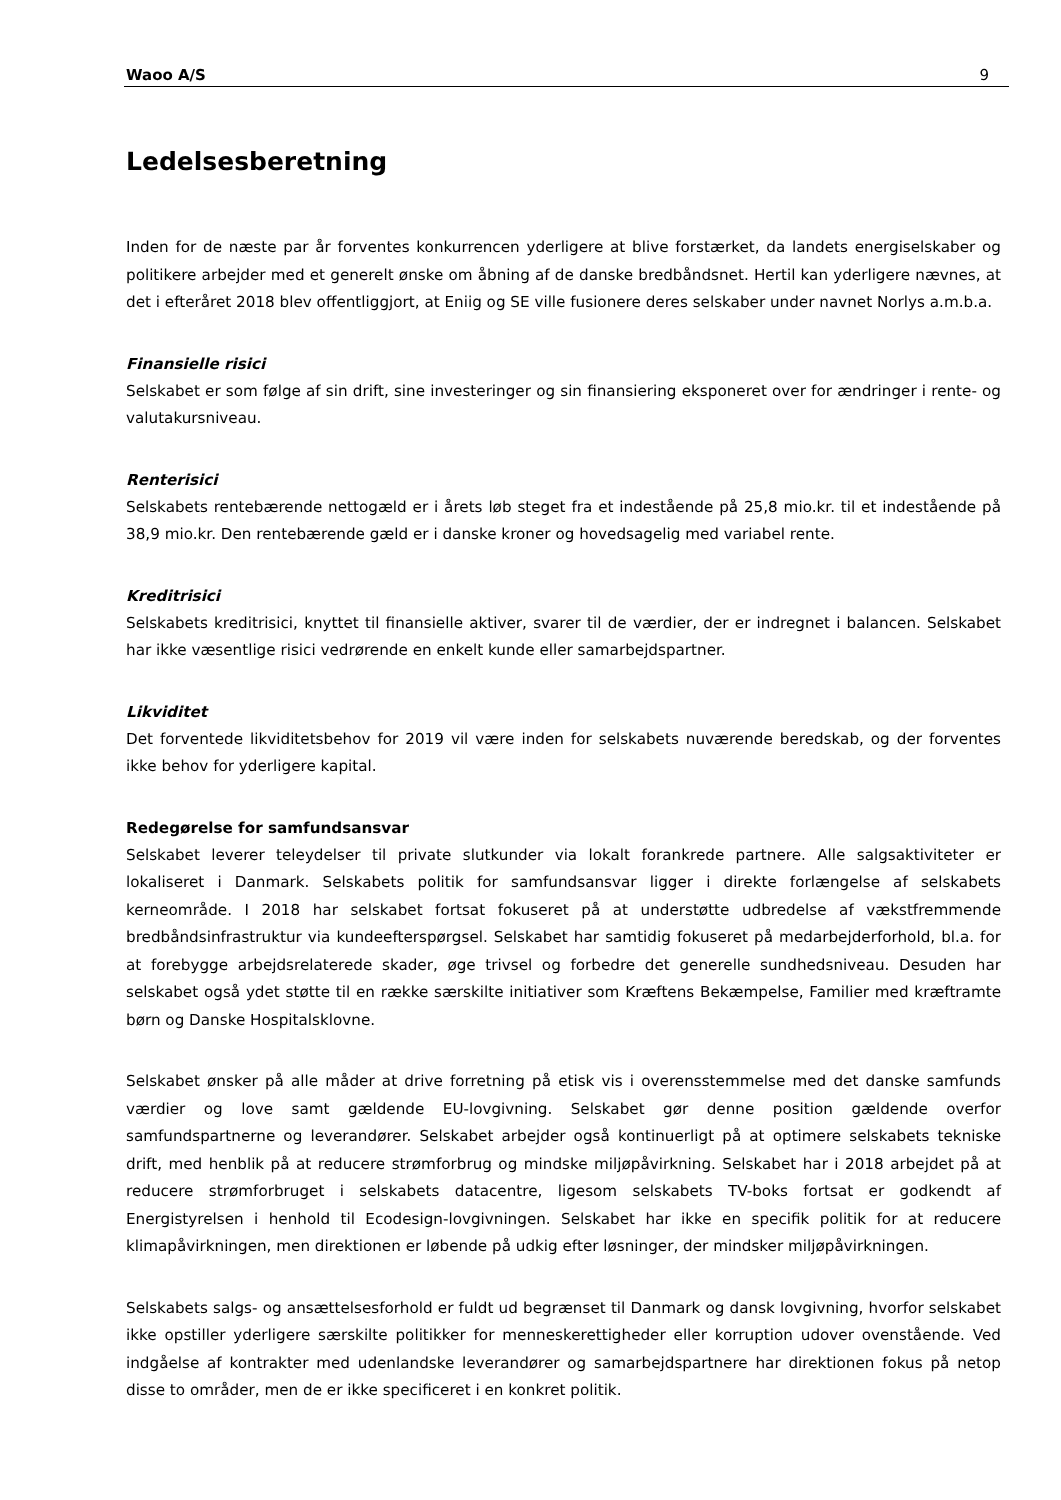Waoo A/S 9
Ledelsesberetning
Inden for de næste par år forventes konkurrencen yderligere at blive forstærket, da landets energiselskaber og politikere arbejder med et generelt ønske om åbning af de danske bredbåndsnet. Hertil kan yderligere nævnes, at det i efteråret 2018 blev offentliggjort, at Eniig og SE ville fusionere deres selskaber under navnet Norlys a.m.b.a.
Finansielle risici
Selskabet er som følge af sin drift, sine investeringer og sin finansiering eksponeret over for ændringer i rente- og valutakursniveau.
Renterisici
Selskabets rentebærende nettogæld er i årets løb steget fra et indestående på 25,8 mio.kr. til et indestående på 38,9 mio.kr. Den rentebærende gæld er i danske kroner og hovedsagelig med variabel rente.
Kreditrisici
Selskabets kreditrisici, knyttet til finansielle aktiver, svarer til de værdier, der er indregnet i balancen. Selskabet har ikke væsentlige risici vedrørende en enkelt kunde eller samarbejdspartner.
Likviditet
Det forventede likviditetsbehov for 2019 vil være inden for selskabets nuværende beredskab, og der forventes ikke behov for yderligere kapital.
Redegørelse for samfundsansvar
Selskabet leverer teleydelser til private slutkunder via lokalt forankrede partnere. Alle salgsaktiviteter er lokaliseret i Danmark. Selskabets politik for samfundsansvar ligger i direkte forlængelse af selskabets kerneområde. I 2018 har selskabet fortsat fokuseret på at understøtte udbredelse af vækstfremmende bredbåndsinfrastruktur via kundeefterspørgsel. Selskabet har samtidig fokuseret på medarbejderforhold, bl.a. for at forebygge arbejdsrelaterede skader, øge trivsel og forbedre det generelle sundhedsniveau. Desuden har selskabet også ydet støtte til en række særskilte initiativer som Kræftens Bekæmpelse, Familier med kræftramte børn og Danske Hospitalsklovne.
Selskabet ønsker på alle måder at drive forretning på etisk vis i overensstemmelse med det danske samfunds værdier og love samt gældende EU-lovgivning. Selskabet gør denne position gældende overfor samfundspartnerne og leverandører. Selskabet arbejder også kontinuerligt på at optimere selskabets tekniske drift, med henblik på at reducere strømforbrug og mindske miljøpåvirkning. Selskabet har i 2018 arbejdet på at reducere strømforbruget i selskabets datacentre, ligesom selskabets TV-boks fortsat er godkendt af Energistyrelsen i henhold til Ecodesign-lovgivningen. Selskabet har ikke en specifik politik for at reducere klimapåvirkningen, men direktionen er løbende på udkig efter løsninger, der mindsker miljøpåvirkningen.
Selskabets salgs- og ansættelsesforhold er fuldt ud begrænset til Danmark og dansk lovgivning, hvorfor selskabet ikke opstiller yderligere særskilte politikker for menneskerettigheder eller korruption udover ovenstående. Ved indgåelse af kontrakter med udenlandske leverandører og samarbejdspartnere har direktionen fokus på netop disse to områder, men de er ikke specificeret i en konkret politik.